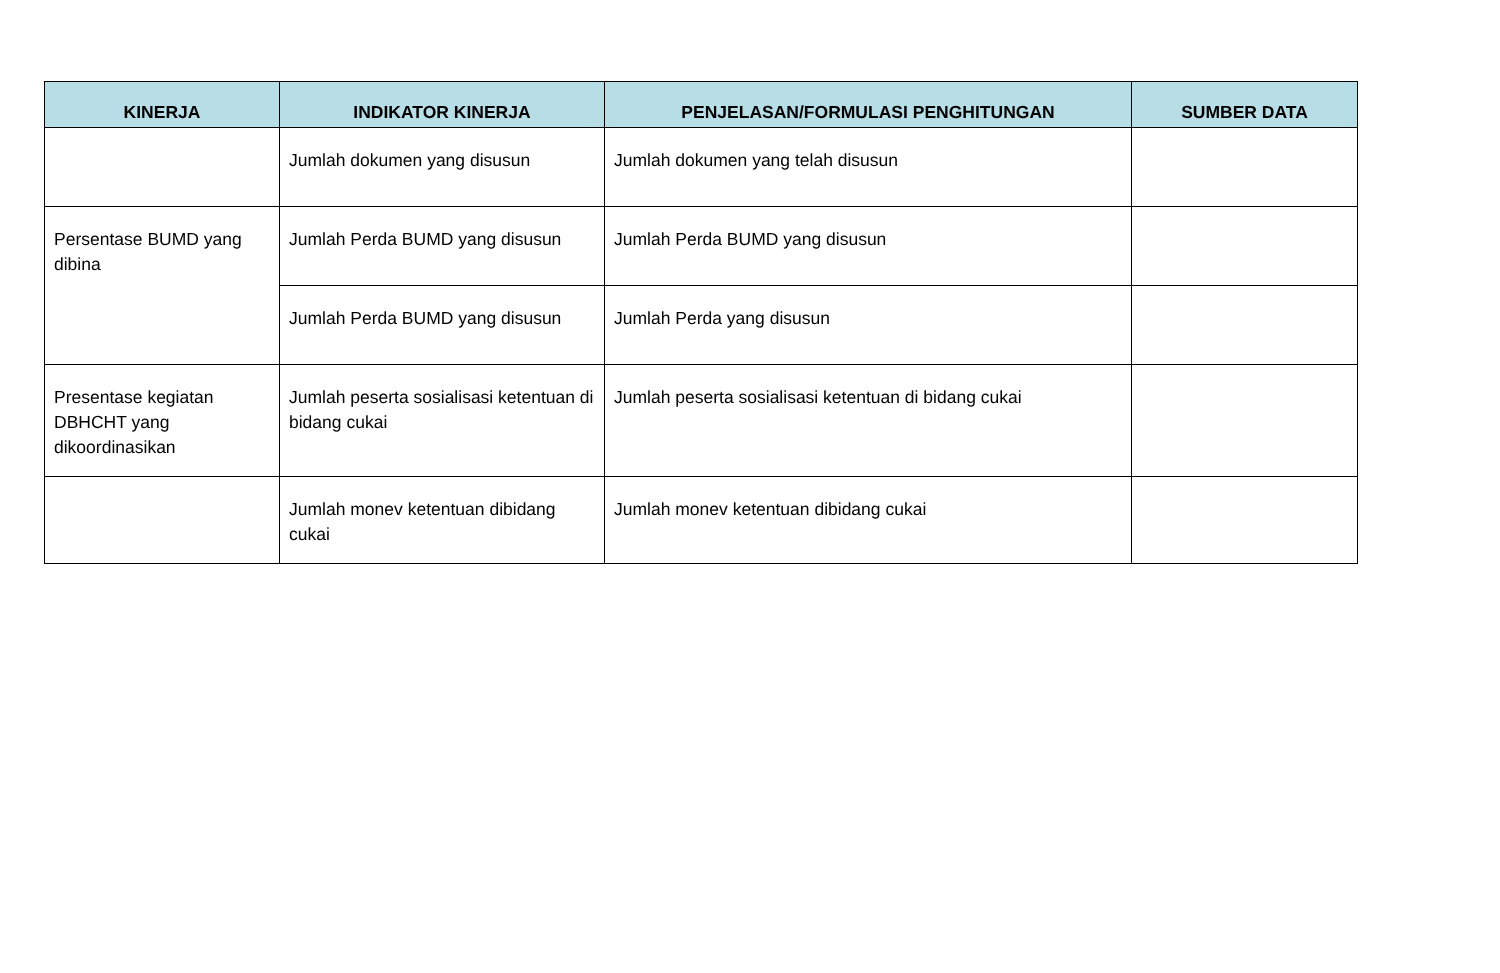| KINERJA | INDIKATOR KINERJA | PENJELASAN/FORMULASI PENGHITUNGAN | SUMBER DATA |
| --- | --- | --- | --- |
| | Jumlah dokumen yang disusun | Jumlah dokumen yang telah disusun | |
| Persentase BUMD yang dibina | Jumlah Perda BUMD yang disusun | Jumlah Perda BUMD yang disusun | |
| | Jumlah Perda BUMD yang disusun | Jumlah Perda yang disusun | |
| Presentase kegiatan DBHCHT yang dikoordinasikan | Jumlah peserta sosialisasi ketentuan di bidang cukai | Jumlah peserta sosialisasi ketentuan di bidang cukai | |
| | Jumlah monev ketentuan dibidang cukai | Jumlah monev ketentuan dibidang cukai | |